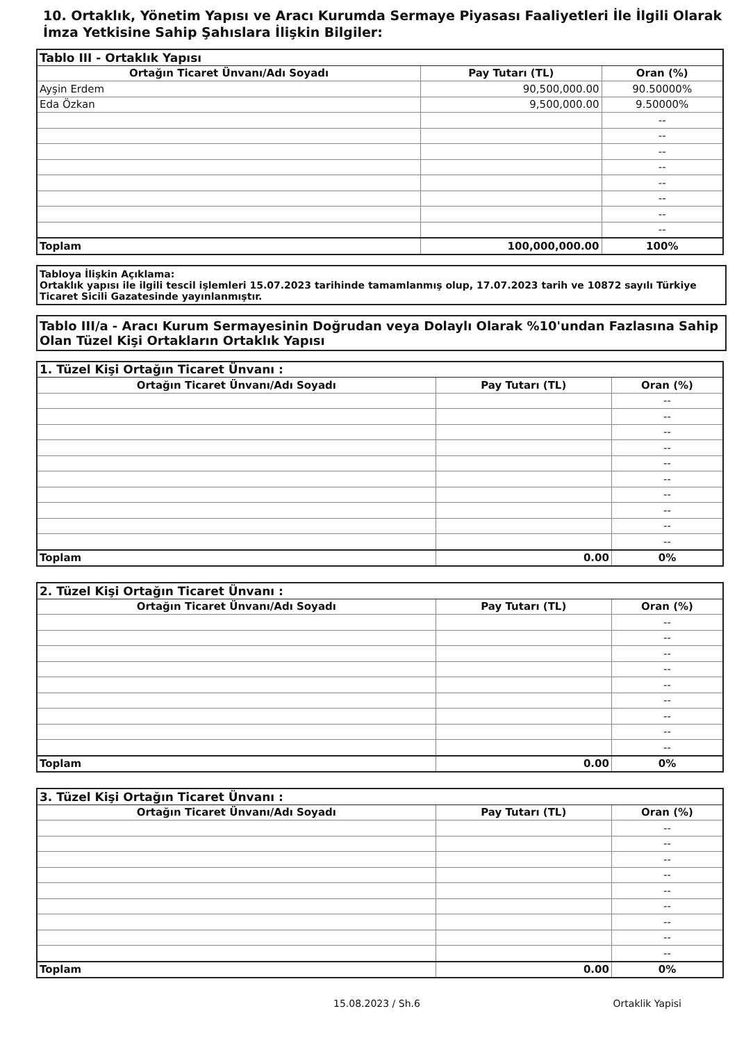10. Ortaklık, Yönetim Yapısı ve Aracı Kurumda Sermaye Piyasası Faaliyetleri İle İlgili Olarak İmza Yetkisine Sahip Şahıslara İlişkin Bilgiler:
| Tablo III - Ortaklık Yapısı | | |
| Ortağın Ticaret Ünvanı/Adı Soyadı | Pay Tutarı (TL) | Oran (%) |
| Ayşin Erdem | 90,500,000.00 | 90.50000% |
| Eda Özkan | 9,500,000.00 | 9.50000% |
| | | -- |
| | | -- |
| | | -- |
| | | -- |
| | | -- |
| | | -- |
| | | -- |
| | | -- |
| Toplam | 100,000,000.00 | 100% |
Tabloya İlişkin Açıklama:
Ortaklık yapısı ile ilgili tescil işlemleri 15.07.2023 tarihinde tamamlanmış olup, 17.07.2023 tarih ve 10872 sayılı Türkiye Ticaret Sicili Gazatesinde yayınlanmıştır.
Tablo III/a - Aracı Kurum Sermayesinin Doğrudan veya Dolaylı Olarak %10'undan Fazlasına Sahip Olan Tüzel Kişi Ortakların Ortaklık Yapısı
| 1. Tüzel Kişi Ortağın Ticaret Ünvanı : | | |
| Ortağın Ticaret Ünvanı/Adı Soyadı | Pay Tutarı (TL) | Oran (%) |
| | | -- |
| | | -- |
| | | -- |
| | | -- |
| | | -- |
| | | -- |
| | | -- |
| | | -- |
| | | -- |
| | | -- |
| Toplam | 0.00 | 0% |
| 2. Tüzel Kişi Ortağın Ticaret Ünvanı : | | |
| Ortağın Ticaret Ünvanı/Adı Soyadı | Pay Tutarı (TL) | Oran (%) |
| | | -- |
| | | -- |
| | | -- |
| | | -- |
| | | -- |
| | | -- |
| | | -- |
| | | -- |
| | | -- |
| Toplam | 0.00 | 0% |
| 3. Tüzel Kişi Ortağın Ticaret Ünvanı : | | |
| Ortağın Ticaret Ünvanı/Adı Soyadı | Pay Tutarı (TL) | Oran (%) |
| | | -- |
| | | -- |
| | | -- |
| | | -- |
| | | -- |
| | | -- |
| | | -- |
| | | -- |
| | | -- |
| Toplam | 0.00 | 0% |
15.08.2023 / Sh.6 Ortaklik Yapisi